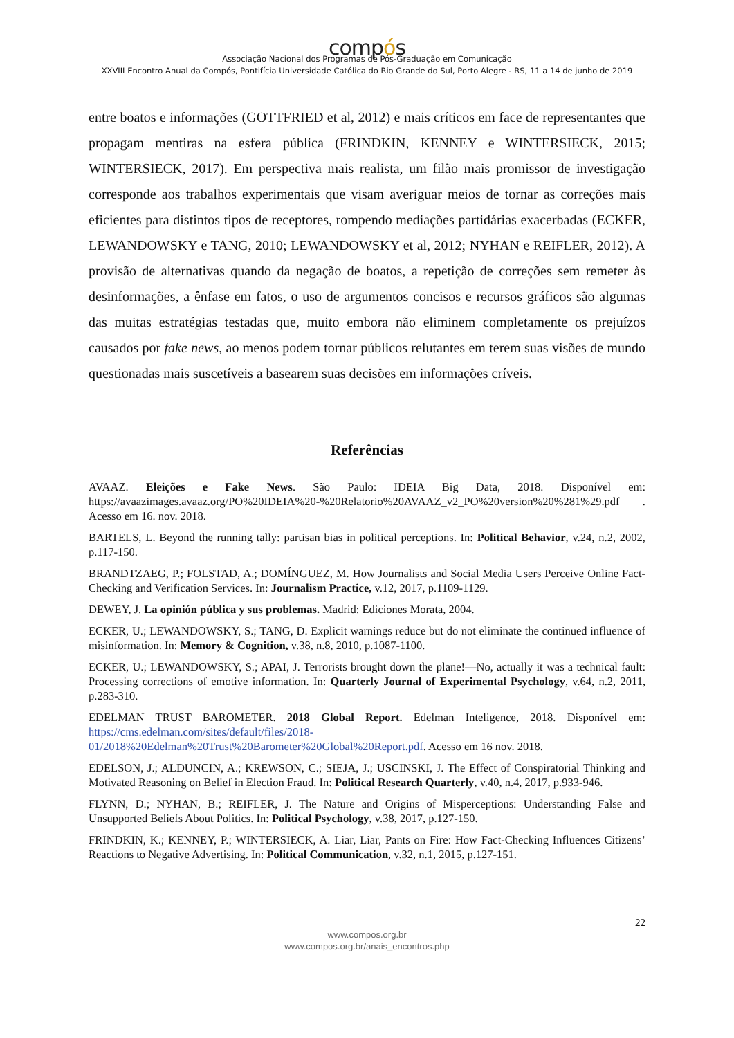compós
Associação Nacional dos Programas de Pós-Graduação em Comunicação
XXVIII Encontro Anual da Compós, Pontifícia Universidade Católica do Rio Grande do Sul, Porto Alegre - RS, 11 a 14 de junho de 2019
entre boatos e informações (GOTTFRIED et al, 2012) e mais críticos em face de representantes que propagam mentiras na esfera pública (FRINDKIN, KENNEY e WINTERSIECK, 2015; WINTERSIECK, 2017). Em perspectiva mais realista, um filão mais promissor de investigação corresponde aos trabalhos experimentais que visam averiguar meios de tornar as correções mais eficientes para distintos tipos de receptores, rompendo mediações partidárias exacerbadas (ECKER, LEWANDOWSKY e TANG, 2010; LEWANDOWSKY et al, 2012; NYHAN e REIFLER, 2012). A provisão de alternativas quando da negação de boatos, a repetição de correções sem remeter às desinformações, a ênfase em fatos, o uso de argumentos concisos e recursos gráficos são algumas das muitas estratégias testadas que, muito embora não eliminem completamente os prejuízos causados por fake news, ao menos podem tornar públicos relutantes em terem suas visões de mundo questionadas mais suscetíveis a basearem suas decisões em informações críveis.
Referências
AVAAZ. Eleições e Fake News. São Paulo: IDEIA Big Data, 2018. Disponível em: https://avaazimages.avaaz.org/PO%20IDEIA%20-%20Relatorio%20AVAAZ_v2_PO%20version%20%281%29.pdf . Acesso em 16. nov. 2018.
BARTELS, L. Beyond the running tally: partisan bias in political perceptions. In: Political Behavior, v.24, n.2, 2002, p.117-150.
BRANDTZAEG, P.; FOLSTAD, A.; DOMÍNGUEZ, M. How Journalists and Social Media Users Perceive Online Fact-Checking and Verification Services. In: Journalism Practice, v.12, 2017, p.1109-1129.
DEWEY, J. La opinión pública y sus problemas. Madrid: Ediciones Morata, 2004.
ECKER, U.; LEWANDOWSKY, S.; TANG, D. Explicit warnings reduce but do not eliminate the continued influence of misinformation. In: Memory & Cognition, v.38, n.8, 2010, p.1087-1100.
ECKER, U.; LEWANDOWSKY, S.; APAI, J. Terrorists brought down the plane!—No, actually it was a technical fault: Processing corrections of emotive information. In: Quarterly Journal of Experimental Psychology, v.64, n.2, 2011, p.283-310.
EDELMAN TRUST BAROMETER. 2018 Global Report. Edelman Inteligence, 2018. Disponível em: https://cms.edelman.com/sites/default/files/2018-01/2018%20Edelman%20Trust%20Barometer%20Global%20Report.pdf. Acesso em 16 nov. 2018.
EDELSON, J.; ALDUNCIN, A.; KREWSON, C.; SIEJA, J.; USCINSKI, J. The Effect of Conspiratorial Thinking and Motivated Reasoning on Belief in Election Fraud. In: Political Research Quarterly, v.40, n.4, 2017, p.933-946.
FLYNN, D.; NYHAN, B.; REIFLER, J. The Nature and Origins of Misperceptions: Understanding False and Unsupported Beliefs About Politics. In: Political Psychology, v.38, 2017, p.127-150.
FRINDKIN, K.; KENNEY, P.; WINTERSIECK, A. Liar, Liar, Pants on Fire: How Fact-Checking Influences Citizens’ Reactions to Negative Advertising. In: Political Communication, v.32, n.1, 2015, p.127-151.
22
www.compos.org.br
www.compos.org.br/anais_encontros.php